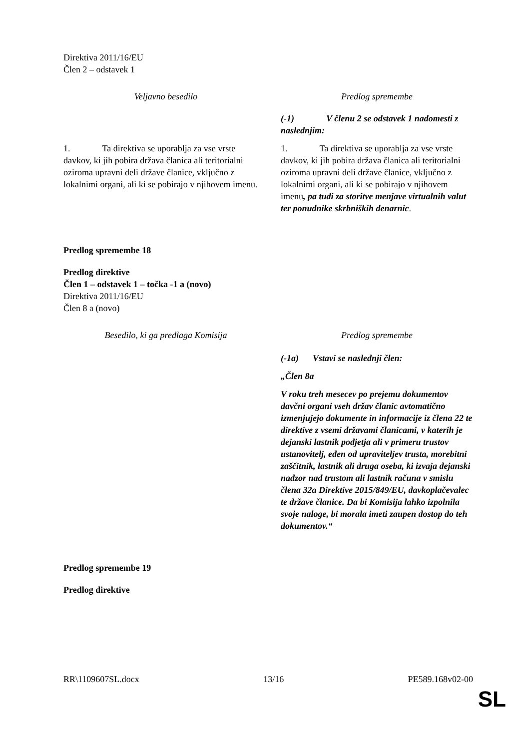Direktiva 2011/16/EU
Člen 2 – odstavek 1
| Veljavno besedilo | Predlog spremembe |
| | (-1) V členu 2 se odstavek 1 nadomesti z naslednjim: |
| 1. Ta direktiva se uporablja za vse vrste davkov, ki jih pobira država članica ali teritorialni oziroma upravni deli države članice, vključno z lokalnimi organi, ali ki se pobirajo v njihovem imenu. | 1. Ta direktiva se uporablja za vse vrste davkov, ki jih pobira država članica ali teritorialni oziroma upravni deli države članice, vključno z lokalnimi organi, ali ki se pobirajo v njihovem imenu , pa tudi za storitve menjave virtualnih valut ter ponudnike skrbniških denarnic . |
Predlog spremembe 18
Predlog direktive
Člen 1 – odstavek 1 – točka -1 a (novo)
Direktiva 2011/16/EU
Člen 8 a (novo)
| Besedilo, ki ga predlaga Komisija | Predlog spremembe |
| | (-1a) Vstavi se naslednji člen: „Člen 8a V roku treh mesecev po prejemu dokumentov davčni organi vseh držav članic avtomatično izmenjujejo dokumente in informacije iz člena 22 te direktive z vsemi državami članicami, v katerih je dejanski lastnik podjetja ali v primeru trustov ustanovitelj, eden od upraviteljev trusta, morebitni zaščitnik, lastnik ali druga oseba, ki izvaja dejanski nadzor nad trustom ali lastnik računa v smislu člena 32a Direktive 2015/849/EU, davkoplačevalec te države članice. Da bi Komisija lahko izpolnila svoje naloge, bi morala imeti zaupen dostop do teh dokumentov.“ |
Predlog spremembe 19
Predlog direktive
RR\1109607SL.docx 13/16 PE589.168v02-00
SL